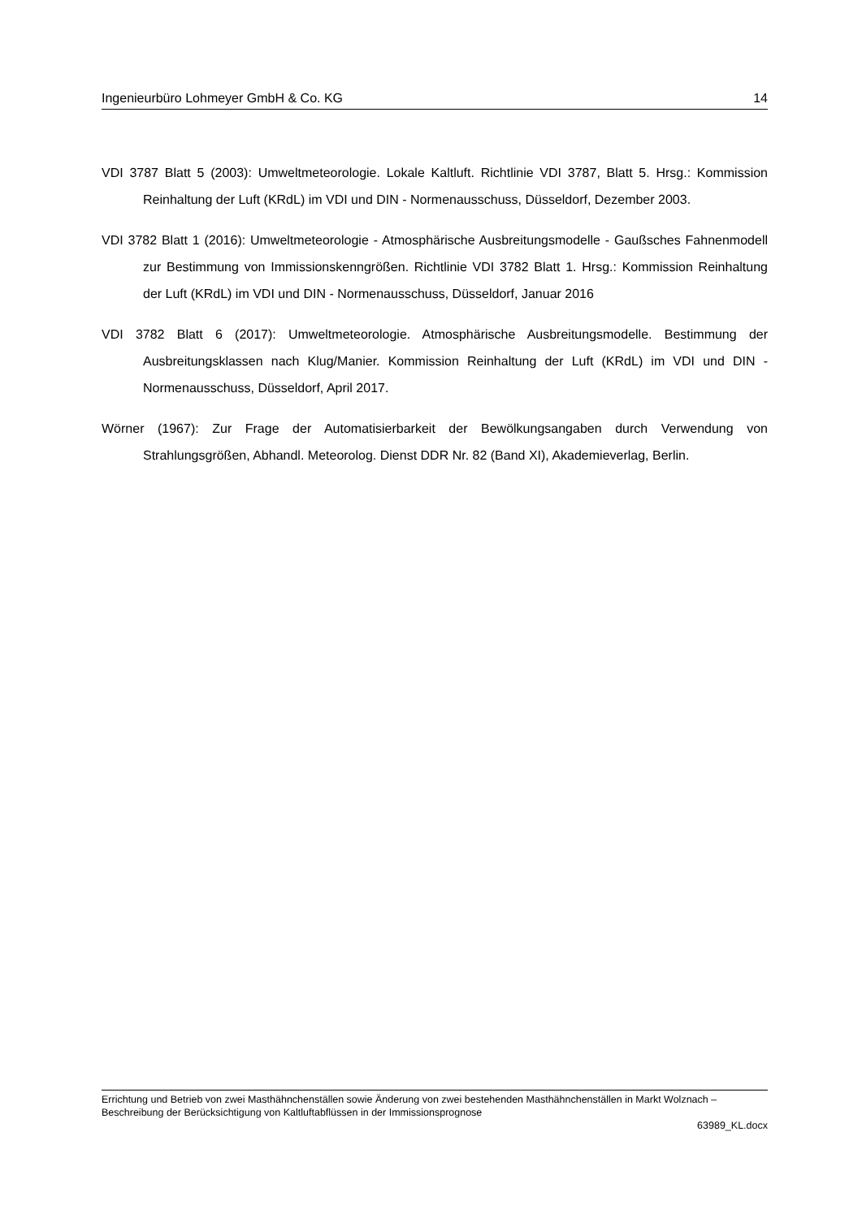Ingenieurbüro Lohmeyer GmbH & Co. KG 14
VDI 3787 Blatt 5 (2003): Umweltmeteorologie. Lokale Kaltluft. Richtlinie VDI 3787, Blatt 5. Hrsg.: Kommission Reinhaltung der Luft (KRdL) im VDI und DIN - Normenausschuss, Düsseldorf, Dezember 2003.
VDI 3782 Blatt 1 (2016): Umweltmeteorologie - Atmosphärische Ausbreitungsmodelle - Gaußsches Fahnenmodell zur Bestimmung von Immissionskenngrößen. Richtlinie VDI 3782 Blatt 1. Hrsg.: Kommission Reinhaltung der Luft (KRdL) im VDI und DIN - Normenausschuss, Düsseldorf, Januar 2016
VDI 3782 Blatt 6 (2017): Umweltmeteorologie. Atmosphärische Ausbreitungsmodelle. Bestimmung der Ausbreitungsklassen nach Klug/Manier. Kommission Reinhaltung der Luft (KRdL) im VDI und DIN - Normenausschuss, Düsseldorf, April 2017.
Wörner (1967): Zur Frage der Automatisierbarkeit der Bewölkungsangaben durch Verwendung von Strahlungsgrößen, Abhandl. Meteorolog. Dienst DDR Nr. 82 (Band XI), Akademieverlag, Berlin.
Errichtung und Betrieb von zwei Masthähnchenställen sowie Änderung von zwei bestehenden Masthähnchenställen in Markt Wolznach – Beschreibung der Berücksichtigung von Kaltluftabflüssen in der Immissionsprognose
63989_KL.docx